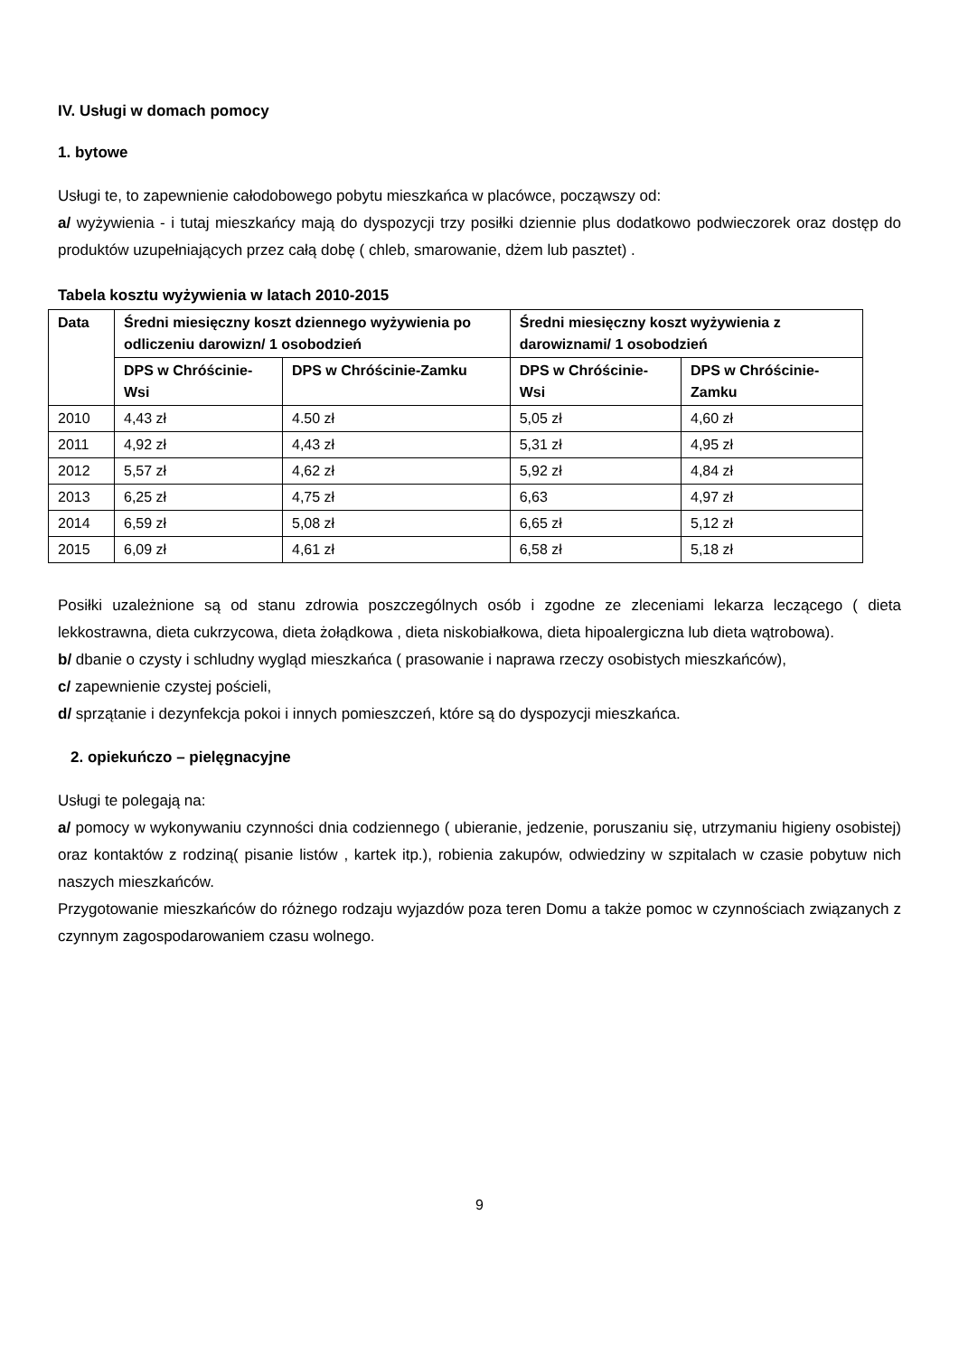IV. Usługi w domach pomocy
1. bytowe
Usługi te, to zapewnienie całodobowego pobytu mieszkańca w placówce, począwszy od:
a/ wyżywienia - i tutaj mieszkańcy mają do dyspozycji trzy posiłki dziennie plus dodatkowo podwieczorek oraz dostęp do produktów uzupełniających przez całą dobę ( chleb, smarowanie, dżem lub pasztet) .
Tabela kosztu wyżywienia w latach 2010-2015
| Data | Średni miesięczny koszt dziennego wyżywienia po odliczeniu darowizn/ 1 osobodzień | | Średni miesięczny koszt wyżywienia z darowiznami/ 1 osobodzień | |
| --- | --- | --- | --- | --- |
| | DPS w Chróścinie-Wsi | DPS w Chróścinie-Zamku | DPS w Chróścinie-Wsi | DPS w Chróścinie-Zamku |
| 2010 | 4,43 zł | 4.50 zł | 5,05 zł | 4,60 zł |
| 2011 | 4,92 zł | 4,43 zł | 5,31 zł | 4,95 zł |
| 2012 | 5,57 zł | 4,62 zł | 5,92 zł | 4,84 zł |
| 2013 | 6,25 zł | 4,75 zł | 6,63 | 4,97 zł |
| 2014 | 6,59 zł | 5,08 zł | 6,65 zł | 5,12 zł |
| 2015 | 6,09 zł | 4,61 zł | 6,58 zł | 5,18 zł |
Posiłki uzależnione są od stanu zdrowia poszczególnych osób i zgodne ze zleceniami lekarza leczącego ( dieta lekkostrawna, dieta cukrzycowa, dieta żołądkowa , dieta niskobiałkowa, dieta hipoalergiczna lub dieta wątrobowa).
b/ dbanie o czysty i schludny wygląd mieszkańca ( prasowanie i naprawa rzeczy osobistych mieszkańców),
c/ zapewnienie czystej pościeli,
d/ sprzątanie i dezynfekcja pokoi i innych pomieszczeń, które są do dyspozycji mieszkańca.
2. opiekuńczo – pielęgnacyjne
Usługi te polegają na:
a/ pomocy w wykonywaniu czynności dnia codziennego ( ubieranie, jedzenie, poruszaniu się, utrzymaniu higieny osobistej) oraz kontaktów z rodziną( pisanie listów , kartek itp.), robienia zakupów, odwiedziny w szpitalach w czasie pobytuw nich naszych mieszkańców.
Przygotowanie mieszkańców do różnego rodzaju wyjazdów poza teren Domu a także pomoc w czynnościach związanych z czynnym zagospodarowaniem czasu wolnego.
9